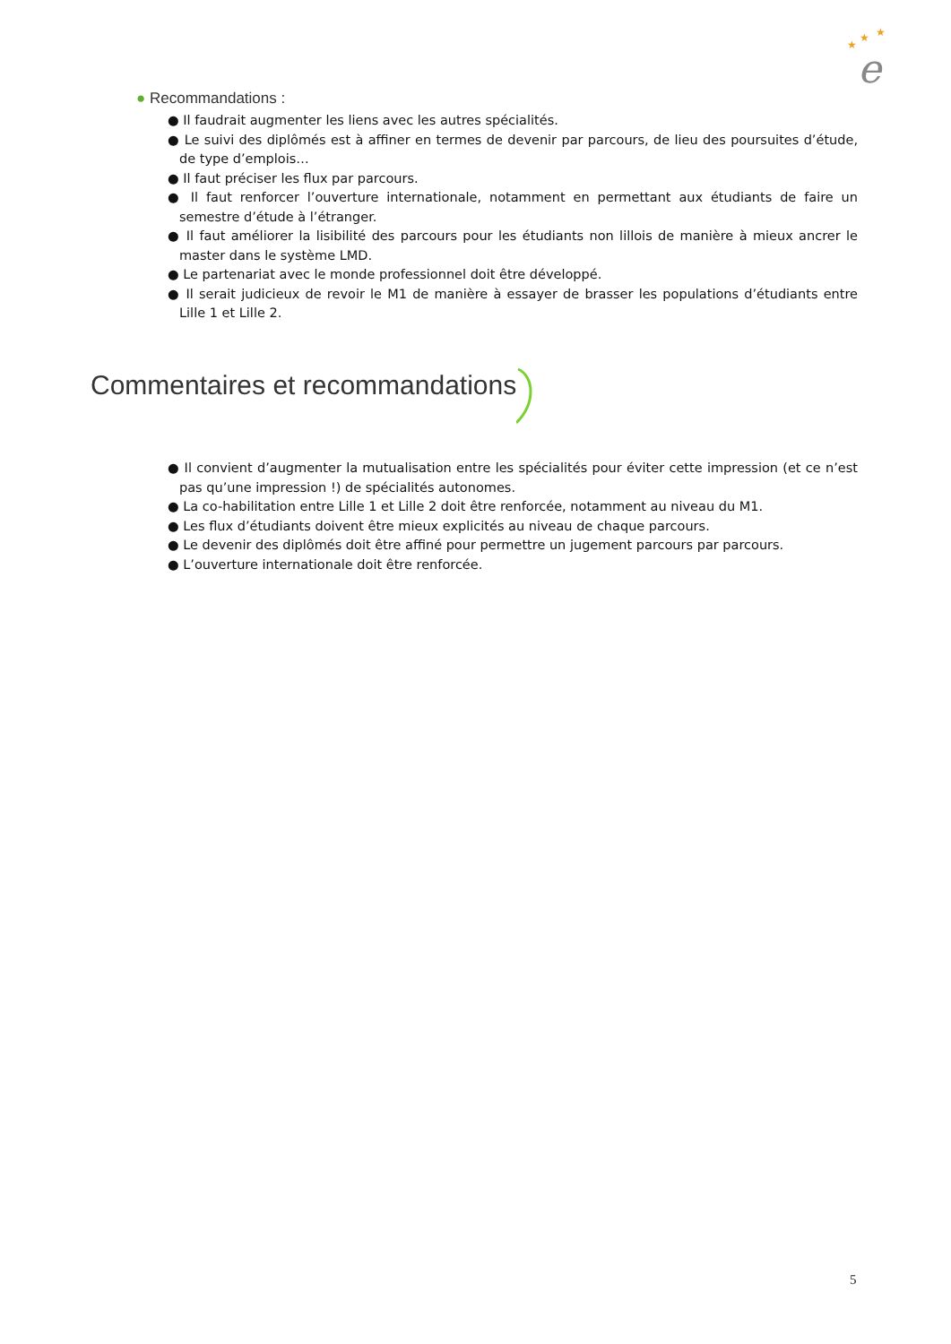★
★
★
e
● Recommandations :
● Il faudrait augmenter les liens avec les autres spécialités.
● Le suivi des diplômés est à affiner en termes de devenir par parcours, de lieu des poursuites d’étude, de type d’emplois…
● Il faut préciser les flux par parcours.
● Il faut renforcer l’ouverture internationale, notamment en permettant aux étudiants de faire un semestre d’étude à l’étranger.
● Il faut améliorer la lisibilité des parcours pour les étudiants non lillois de manière à mieux ancrer le master dans le système LMD.
● Le partenariat avec le monde professionnel doit être développé.
● Il serait judicieux de revoir le M1 de manière à essayer de brasser les populations d’étudiants entre Lille 1 et Lille 2.
Commentaires et recommandations
● Il convient d’augmenter la mutualisation entre les spécialités pour éviter cette impression (et ce n’est pas qu’une impression !) de spécialités autonomes.
● La co-habilitation entre Lille 1 et Lille 2 doit être renforcée, notamment au niveau du M1.
● Les flux d’étudiants doivent être mieux explicités au niveau de chaque parcours.
● Le devenir des diplômés doit être affiné pour permettre un jugement parcours par parcours.
● L’ouverture internationale doit être renforcée.
5